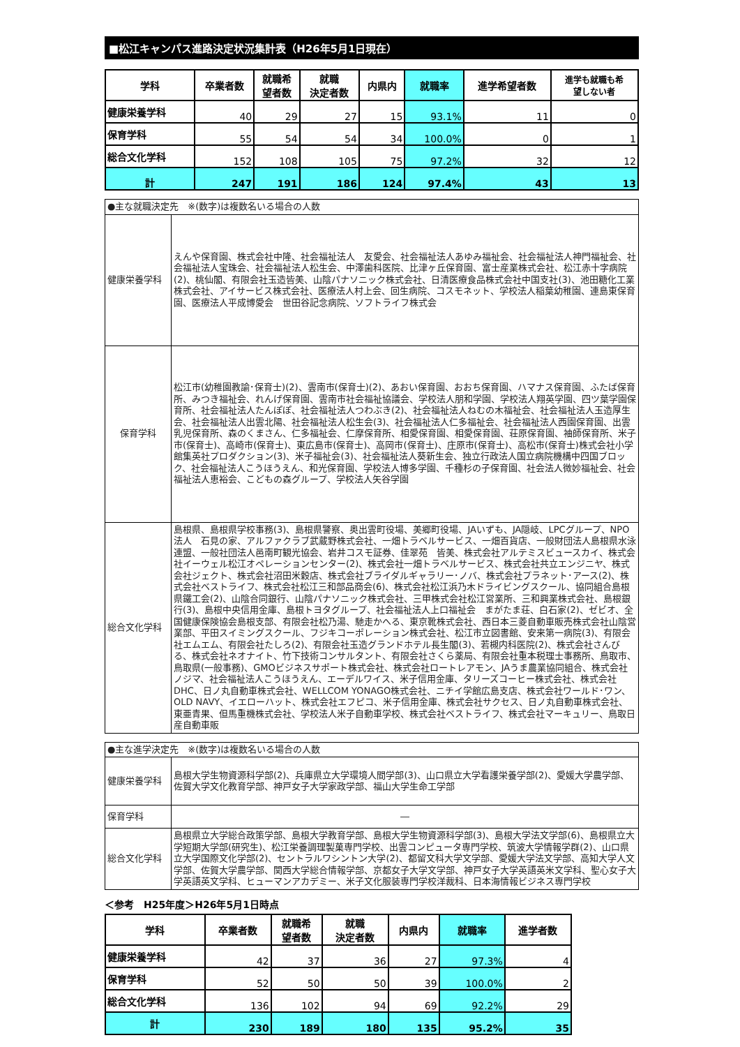■松江キャンパス進路決定状況集計表（H26年5月1日現在）
| 学科 | 卒業者数 | 就職希 望者数 | 就職 決定者数 | 内県内 | 就職率 | 進学希望者数 | 進学も就職も希 望しない者 |
| --- | --- | --- | --- | --- | --- | --- | --- |
| 健康栄養学科 | 40 | 29 | 27 | 15 | 93.1% | 11 | 0 |
| 保育学科 | 55 | 54 | 54 | 34 | 100.0% | 0 | 1 |
| 総合文化学科 | 152 | 108 | 105 | 75 | 97.2% | 32 | 12 |
| 計 | 247 | 191 | 186 | 124 | 97.4% | 43 | 13 |
| ●主な就職決定先 ※(数字)は複数名いる場合の人数 | |
| 健康栄養学科 | えんや保育園、株式会社中隆、社会福祉法人 友愛会、社会福祉法人あゆみ福祉会、社会福祉法人神門福祉会、社会福祉法人宝珠会、社会福祉法人松生会、中澤歯科医院、比津ヶ丘保育園、富士産業株式会社、松江赤十字病院(2)、桃仙閣、有限会社玉造皆美、山陰パナソニック株式会社、日清医療食品株式会社中国支社(3)、池田糖化工業株式会社、アイサービス株式会社、医療法人村上会、回生病院、コスモネット、学校法人稲葉幼稚園、連島東保育園、医療法人平成博愛会 世田谷記念病院、ソフトライフ株式会 |
| 保育学科 | 松江市(幼稚園教諭･保育士)(2)、雲南市(保育士)(2)、あおい保育園、おおち保育園、ハマナス保育園、ふたば保育所、みつき福祉会、れんげ保育園、雲南市社会福祉協議会、学校法人朋和学園、学校法人翔英学園、四ツ葉学園保育所、社会福祉法人たんぽぽ、社会福祉法人つわぶき(2)、社会福祉法人ねむの木福祉会、社会福祉法人玉造厚生会、社会福祉法人出雲北陽、社会福祉法人松生会(3)、社会福祉法人仁多福祉会、社会福祉法人西園保育園、出雲乳児保育所、森のくまさん、仁多福祉会、仁摩保育所、相愛保育園、相愛保育園、荘原保育園、袖師保育所、米子市(保育士)、高崎市(保育士)、東広島市(保育士)、高岡市(保育士)、庄原市(保育士)、高松市(保育士)株式会社小学館集英社プロダクション(3)、米子福祉会(3)、社会福祉法人葵新生会、独立行政法人国立病院機構中四国ブロック、社会福祉法人こうほうえん、和光保育園、学校法人博多学園、千種杉の子保育園、社会法人微妙福祉会、社会福祉法人恵裕会、こどもの森グループ、学校法人矢谷学園 |
| 総合文化学科 | 島根県、島根県学校事務(3)、島根県警察、奥出雲町役場、美郷町役場、JAいずも、JA隠岐、LPCグループ、NPO法人 石見の家、アルファクラブ武蔵野株式会社、一畑トラベルサービス、一畑百貨店、一般財団法人島根県水泳連盟、一般社団法人邑南町観光協会、岩井コスモ証券、佳翠苑 皆美、株式会社アルテミスビュースカイ、株式会社イーウェル松江オペレーションセンター(2)、株式会社一畑トラベルサービス、株式会社共立エンジニヤ、株式会社ジェクト、株式会社沼田米穀店、株式会社ブライダルギャラリー･ノバ、株式会社プラネット･アース(2)、株式会社ベストライフ、株式会社松江三和部品商会(6)、株式会社松江浜乃木ドライビングスクール、協同組合島根県鐵工会(2)、山陰合同銀行、山陰パナソニック株式会社、三甲株式会社松江営業所、三和興業株式会社、島根銀行(3)、島根中央信用金庫、島根トヨタグループ、社会福祉法人上口福祉会 まがたま荘、白石家(2)、ゼビオ、全国健康保険協会島根支部、有限会社松乃湯、馳走かへる、東京靴株式会社、西日本三菱自動車販売株式会社山陰営業部、平田スイミングスクール、フジキコーポレーション株式会社、松江市立図書館、安来第一病院(3)、有限会社エムエム、有限会社たしろ(2)、有限会社玉造グランドホテル長生閣(3)、若槻内科医院(2)、株式会社さんびる、株式会社ネオナイト、竹下技術コンサルタント、有限会社さくら薬局、有限会社重本税理士事務所、鳥取市、鳥取県(一般事務)、GMOビジネスサポート株式会社、株式会社ロートレアモン、JAうま農業協同組合、株式会社ノジマ、社会福祉法人こうほうえん、エーデルワイス、米子信用金庫、タリーズコーヒー株式会社、株式会社DHC、日ノ丸自動車株式会社、WELLCOM YONAGO株式会社、ニチイ学館広島支店、株式会社ワールド･ワン、OLD NAVY、イエローハット、株式会社エフピコ、米子信用金庫、株式会社サクセス、日ノ丸自動車株式会社、東亜青果、但馬重機株式会社、学校法人米子自動車学校、株式会社ベストライフ、株式会社マーキュリー、鳥取日産自動車販 |
| ●主な進学決定先 ※(数字)は複数名いる場合の人数 | |
| 健康栄養学科 | 島根大学生物資源科学部(2)、兵庫県立大学環境人間学部(3)、山口県立大学看護栄養学部(2)、愛媛大学農学部、佐賀大学文化教育学部、神戸女子大学家政学部、福山大学生命工学部 |
| 保育学科 | ― |
| 総合文化学科 | 島根県立大学総合政策学部、島根大学教育学部、島根大学生物資源科学部(3)、島根大学法文学部(6)、島根県立大学短期大学部(研究生)、松江栄養調理製菓専門学校、出雲コンピュータ専門学校、筑波大学情報学群(2)、山口県立大学国際文化学部(2)、セントラルワシントン大学(2)、都留文科大学文学部、愛媛大学法文学部、高知大学人文学部、佐賀大学農学部、関西大学総合情報学部、京都女子大学文学部、神戸女子大学英語英米文学科、聖心女子大学英語英文学科、ヒューマンアカデミー、米子文化服装専門学校洋裁科、日本海情報ビジネス専門学校 |
＜参考　H25年度＞H26年5月1日時点
| 学科 | 卒業者数 | 就職希 望者数 | 就職 決定者数 | 内県内 | 就職率 | 進学者数 |
| --- | --- | --- | --- | --- | --- | --- |
| 健康栄養学科 | 42 | 37 | 36 | 27 | 97.3% | 4 |
| 保育学科 | 52 | 50 | 50 | 39 | 100.0% | 2 |
| 総合文化学科 | 136 | 102 | 94 | 69 | 92.2% | 29 |
| 計 | 230 | 189 | 180 | 135 | 95.2% | 35 |